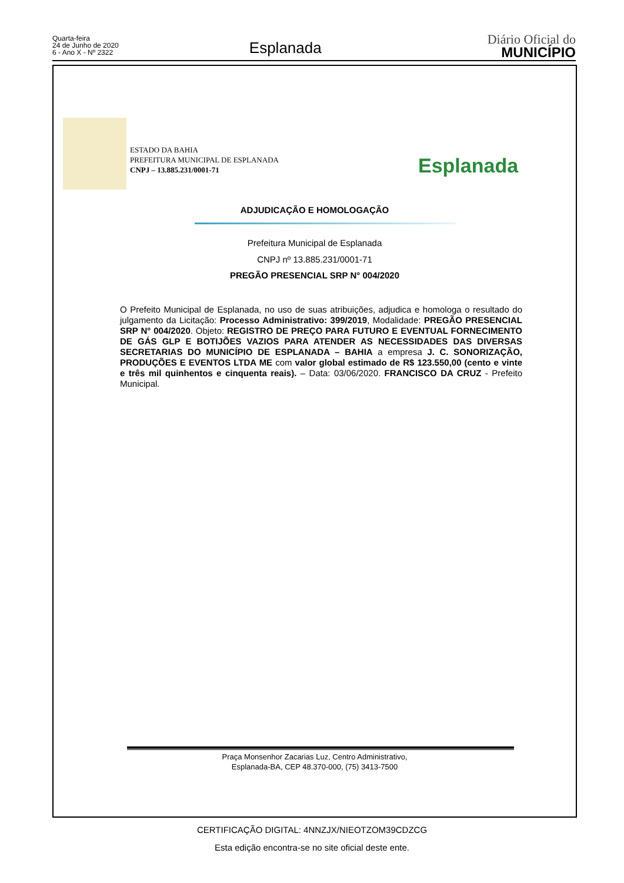Quarta-feira
24 de Junho de 2020
6 - Ano X - Nº 2322
Esplanada
Diário Oficial do
MUNICÍPIO
ESTADO DA BAHIA
PREFEITURA MUNICIPAL DE ESPLANADA
CNPJ – 13.885.231/0001-71
Esplanada
ADJUDICAÇÃO E HOMOLOGAÇÃO
Prefeitura Municipal de Esplanada
CNPJ nº 13.885.231/0001-71
PREGÃO PRESENCIAL SRP N° 004/2020
O Prefeito Municipal de Esplanada, no uso de suas atribuições, adjudica e homologa o resultado do julgamento da Licitação: Processo Administrativo: 399/2019, Modalidade: PREGÃO PRESENCIAL SRP N° 004/2020. Objeto: REGISTRO DE PREÇO PARA FUTURO E EVENTUAL FORNECIMENTO DE GÁS GLP E BOTIJÕES VAZIOS PARA ATENDER AS NECESSIDADES DAS DIVERSAS SECRETARIAS DO MUNICÍPIO DE ESPLANADA – BAHIA a empresa J. C. SONORIZAÇÃO, PRODUÇÕES E EVENTOS LTDA ME com valor global estimado de R$ 123.550,00 (cento e vinte e três mil quinhentos e cinquenta reais). – Data: 03/06/2020. FRANCISCO DA CRUZ - Prefeito Municipal.
Praça Monsenhor Zacarias Luz, Centro Administrativo,
Esplanada-BA, CEP 48.370-000, (75) 3413-7500
CERTIFICAÇÃO DIGITAL: 4NNZJX/NIEOTZOM39CDZCG
Esta edição encontra-se no site oficial deste ente.